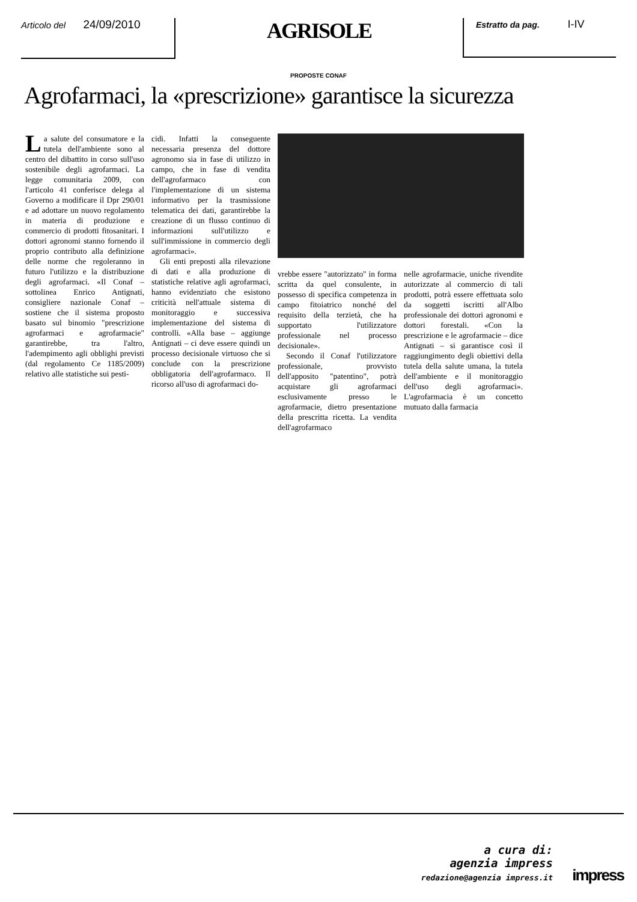Articolo del 24/09/2010
AGRISOLE
Estratto da pag. I-IV
PROPOSTE CONAF
Agrofarmaci, la «prescrizione» garantisce la sicurezza
La salute del consumatore e la tutela dell'ambiente sono al centro del dibattito in corso sull'uso sostenibile degli agrofarmaci. La legge comunitaria 2009, con l'articolo 41 conferisce delega al Governo a modificare il Dpr 290/01 e ad adottare un nuovo regolamento in materia di produzione e commercio di prodotti fitosanitari. I dottori agronomi stanno fornendo il proprio contributo alla definizione delle norme che regoleranno in futuro l'utilizzo e la distribuzione degli agrofarmaci. «Il Conaf – sottolinea Enrico Antignati, consigliere nazionale Conaf – sostiene che il sistema proposto basato sul binomio "prescrizione agrofarmaci e agrofarmacie" garantirebbe, tra l'altro, l'adempimento agli obblighi previsti (dal regolamento Ce 1185/2009) relativo alle statistiche sui pesti-
cidi. Infatti la conseguente necessaria presenza del dottore agronomo sia in fase di utilizzo in campo, che in fase di vendita dell'agrofarmaco con l'implementazione di un sistema informativo per la trasmissione telematica dei dati, garantirebbe la creazione di un flusso continuo di informazioni sull'utilizzo e sull'immissione in commercio degli agrofarmaci».
Gli enti preposti alla rilevazione di dati e alla produzione di statistiche relative agli agrofarmaci, hanno evidenziato che esistono criticità nell'attuale sistema di monitoraggio e successiva implementazione del sistema di controlli. «Alla base – aggiunge Antignati – ci deve essere quindi un processo decisionale virtuoso che si conclude con la prescrizione obbligatoria dell'agrofarmaco. Il ricorso all'uso di agrofarmaci do-
vrebbe essere "autorizzato" in forma scritta da quel consulente, in possesso di specifica competenza in campo fitoiatrico nonché del requisito della terzietà, che ha supportato l'utilizzatore professionale nel processo decisionale».
Secondo il Conaf l'utilizzatore professionale, provvisto dell'apposito "patentino", potrà acquistare gli agrofarmaci esclusivamente presso le agrofarmacie, dietro presentazione della prescritta ricetta. La vendita dell'agrofarmaco
nelle agrofarmacie, uniche rivendite autorizzate al commercio di tali prodotti, potrà essere effettuata solo da soggetti iscritti all'Albo professionale dei dottori agronomi e dottori forestali. «Con la prescrizione e le agrofarmacie – dice Antignati – si garantisce così il raggiungimento degli obiettivi della tutela della salute umana, la tutela dell'ambiente e il monitoraggio dell'uso degli agrofarmaci». L'agrofarmacia è un concetto mutuato dalla farmacia
a cura di:
agenzia impress
redazione@agenzia impress.it
impress